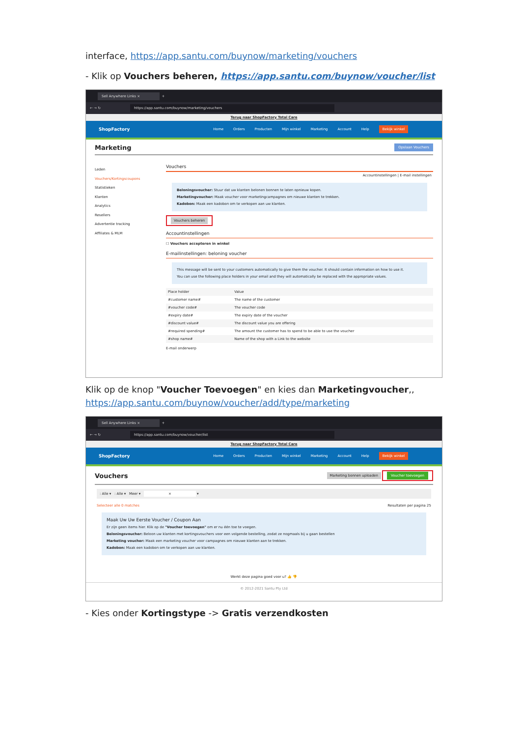interface, https://app.santu.com/buynow/marketing/vouchers
- Klik op Vouchers beheren, https://app.santu.com/buynow/voucher/list
Sell Anywhere Links ×
+
← → ↻ https://app.santu.com/buynow/marketing/vouchers
Terug naar ShopFactory Total Care
ShopFactory Home Orders Producten Mijn winkel Marketing Account Help Bekijk winkel
Marketing Opslaan Vouchers
Leden
Vouchers/Kortingscoupons
Statistieken
Klanten
Analytics
Resellers
Advertentie tracking
Affiliates & MLM
Vouchers
Accountinstellingen | E-mail instellingen
Beloningsvoucher: Stuur dat uw klanten belonen bonnen te laten opnieuw kopen.
Marketingvoucher: Maak voucher voor marketingcampagnes om nieuwe klanten te trekken.
Kadobon: Maak een kadobon om te verkopen aan uw klanten.
Vouchers beheren
Accountinstellingen
☐ Vouchers accepteren in winkel
E-mailinstellingen: beloning voucher
This message will be sent to your customers automatically to give them the voucher. It should contain information on how to use it.
You can use the following place holders in your email and they will automatically be replaced with the appropriate values.
| Place holder | Value |
| --- | --- |
| #customer name# | The name of the customer |
| #voucher code# | The voucher code |
| #expiry date# | The expiry date of the voucher |
| #discount value# | The discount value you are offering |
| #required spending# | The amount the customer has to spend to be able to use the voucher |
| #shop name# | Name of the shop with a Link to the website |
E-mail onderwerp
Klik op de knop "Voucher Toevoegen" en kies dan Marketingvoucher,, https://app.santu.com/buynow/voucher/add/type/marketing
Sell Anywhere Links ×
+
← → ↻ https://app.santu.com/buynow/voucher/list
Terug naar ShopFactory Total Care
ShopFactory Home Orders Producten Mijn winkel Marketing Account Help Bekijk winkel
Vouchers Marketing bonnen uploaden Voucher toevoegen
: Alle ▾ : Alle ▾ Meer ▾ × ▾
Selecteer alle 0 matches Resultaten per pagina 25
Maak Uw Uw Eerste Voucher / Coupon Aan
Er zijn geen items hier. Klik op de "Voucher toevoegen" om er nu één toe te voegen.
Beloningsvoucher: Beloon uw klanten met kortingsvouchers voor een volgende bestelling, zodat ze nogmaals bij u gaan bestellen
Marketing voucher: Maak een marketing voucher voor campagnes om nieuwe klanten aan te trekken.
Kadobon: Maak een kadobon om te verkopen aan uw klanten.
Werkt deze pagina goed voor u? 👍 👎
© 2012-2021 Santu Pty Ltd
- Kies onder Kortingstype -> Gratis verzendkosten